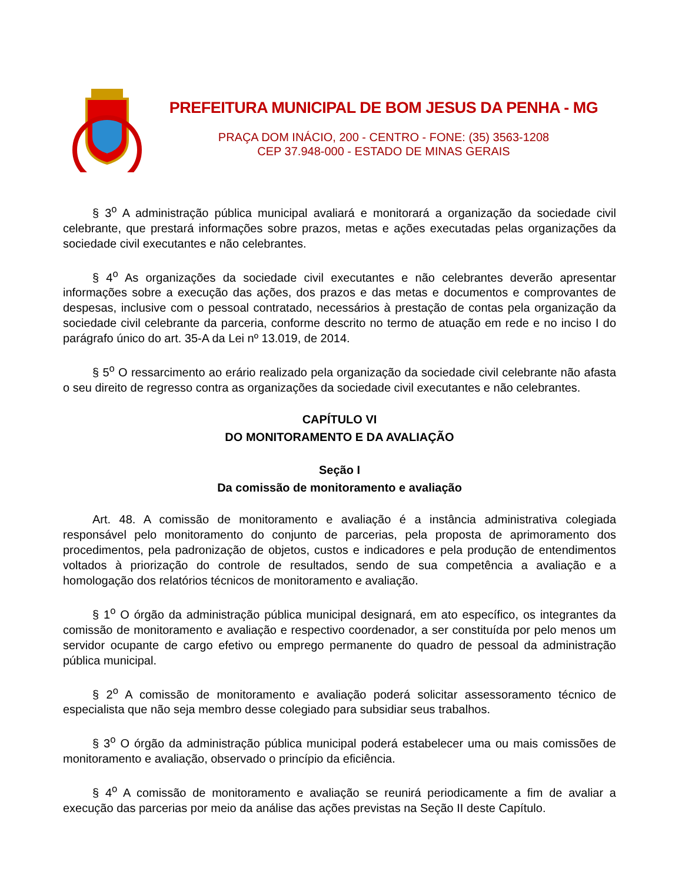PREFEITURA MUNICIPAL DE BOM JESUS DA PENHA - MG
PRAÇA DOM INÁCIO, 200 - CENTRO - FONE: (35) 3563-1208
CEP 37.948-000 - ESTADO DE MINAS GERAIS
§ 3<sup>o</sup> A administração pública municipal avaliará e monitorará a organização da sociedade civil celebrante, que prestará informações sobre prazos, metas e ações executadas pelas organizações da sociedade civil executantes e não celebrantes.
§ 4<sup>o</sup> As organizações da sociedade civil executantes e não celebrantes deverão apresentar informações sobre a execução das ações, dos prazos e das metas e documentos e comprovantes de despesas, inclusive com o pessoal contratado, necessários à prestação de contas pela organização da sociedade civil celebrante da parceria, conforme descrito no termo de atuação em rede e no inciso I do parágrafo único do art. 35-A da Lei nº 13.019, de 2014.
§ 5<sup>o</sup> O ressarcimento ao erário realizado pela organização da sociedade civil celebrante não afasta o seu direito de regresso contra as organizações da sociedade civil executantes e não celebrantes.
CAPÍTULO VI
DO MONITORAMENTO E DA AVALIAÇÃO
Seção I
Da comissão de monitoramento e avaliação
Art. 48. A comissão de monitoramento e avaliação é a instância administrativa colegiada responsável pelo monitoramento do conjunto de parcerias, pela proposta de aprimoramento dos procedimentos, pela padronização de objetos, custos e indicadores e pela produção de entendimentos voltados à priorização do controle de resultados, sendo de sua competência a avaliação e a homologação dos relatórios técnicos de monitoramento e avaliação.
§ 1<sup>o</sup> O órgão da administração pública municipal designará, em ato específico, os integrantes da comissão de monitoramento e avaliação e respectivo coordenador, a ser constituída por pelo menos um servidor ocupante de cargo efetivo ou emprego permanente do quadro de pessoal da administração pública municipal.
§ 2<sup>o</sup> A comissão de monitoramento e avaliação poderá solicitar assessoramento técnico de especialista que não seja membro desse colegiado para subsidiar seus trabalhos.
§ 3<sup>o</sup> O órgão da administração pública municipal poderá estabelecer uma ou mais comissões de monitoramento e avaliação, observado o princípio da eficiência.
§ 4<sup>o</sup> A comissão de monitoramento e avaliação se reunirá periodicamente a fim de avaliar a execução das parcerias por meio da análise das ações previstas na Seção II deste Capítulo.